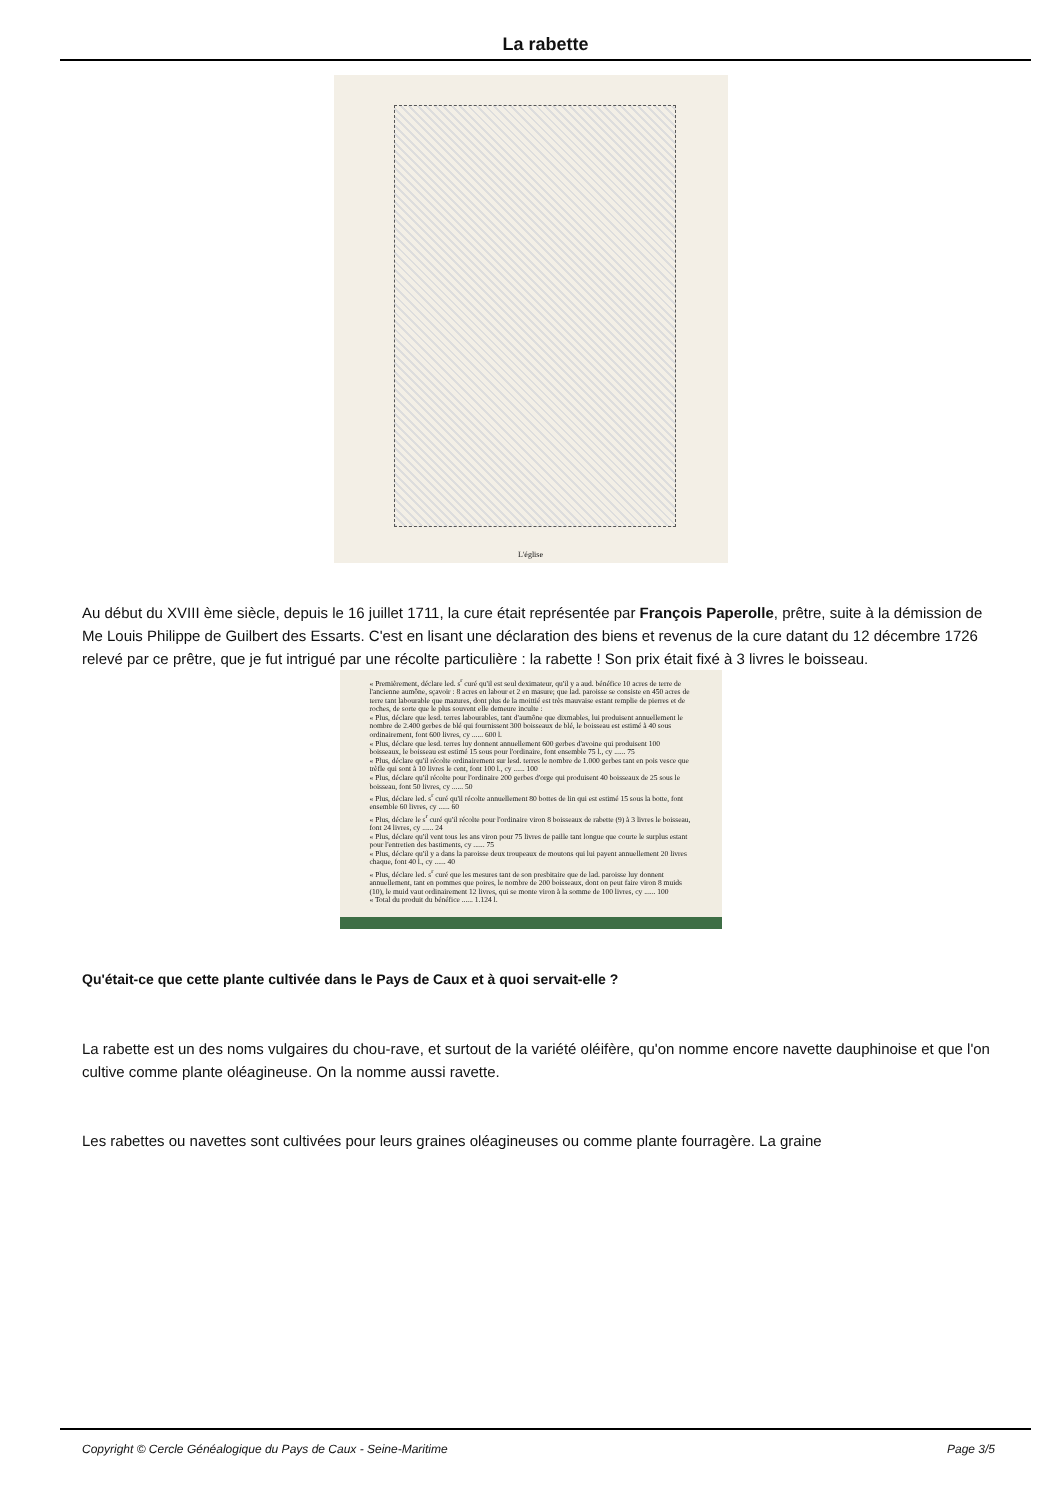La rabette
L'église
Au début du XVIII ème siècle, depuis le 16 juillet 1711, la cure était représentée par François Paperolle, prêtre, suite à la démission de Me Louis Philippe de Guilbert des Essarts. C'est en lisant une déclaration des biens et revenus de la cure datant du 12 décembre 1726 relevé par ce prêtre, que je fut intrigué par une récolte particulière : la rabette ! Son prix était fixé à 3 livres le boisseau.
« Premièrement, déclare led. s<sup>r</sup> curé qu'il est seul deximateur, qu'il y a aud. bénéfice 10 acres de terre de l'ancienne aumône, sçavoir : 8 acres en labour et 2 en masure; que lad. paroisse se consiste en 450 acres de terre tant labourable que mazures, dont plus de la moittié est très mauvaise estant remplie de pierres et de roches, de sorte que le plus souvent elle demeure inculte :
« Plus, déclare que lesd. terres labourables, tant d'aumône que dixmables, lui produisent annuellement le nombre de 2.400 gerbes de blé qui fournissent 300 boisseaux de blé, le boisseau est estimé à 40 sous ordinairement, font 600 livres, cy ...... 600 l.
« Plus, déclare que lesd. terres luy donnent annuellement 600 gerbes d'avoine qui produisent 100 boisseaux, le boisseau est estimé 15 sous pour l'ordinaire, font ensemble 75 l., cy ...... 75
« Plus, déclare qu'il récolte ordinairement sur lesd. terres le nombre de 1.000 gerbes tant en pois vesce que trèfle qui sont à 10 livres le cent, font 100 l., cy ...... 100
« Plus, déclare qu'il récolte pour l'ordinaire 200 gerbes d'orge qui produisent 40 boisseaux de 25 sous le boisseau, font 50 livres, cy ...... 50
« Plus, déclare led. s<sup>r</sup> curé qu'il récolte annuellement 80 bottes de lin qui est estimé 15 sous la botte, font ensemble 60 livres, cy ...... 60
« Plus, déclare le s<sup>r</sup> curé qu'il récolte pour l'ordinaire viron 8 boisseaux de rabette (9) à 3 livres le boisseau, font 24 livres, cy ...... 24
« Plus, déclare qu'il vent tous les ans viron pour 75 livres de paille tant longue que courte le surplus estant pour l'entretien des bastiments, cy ...... 75
« Plus, déclare qu'il y a dans la paroisse deux troupeaux de moutons qui lui payent annuellement 20 livres chaque, font 40 l., cy ...... 40
« Plus, déclare led. s<sup>r</sup> curé que les mesures tant de son presbitaire que de lad. paroisse luy donnent annuellement, tant en pommes que poires, le nombre de 200 boisseaux, dont on peut faire viron 8 muids (10), le muid vaut ordinairement 12 livres, qui se monte viron à la somme de 100 livres, cy ...... 100
« Total du produit du bénéfice ...... 1.124 l.
Qu'était-ce que cette plante cultivée dans le Pays de Caux et à quoi servait-elle ?
La rabette est un des noms vulgaires du chou-rave, et surtout de la variété oléifère, qu'on nomme encore navette dauphinoise et que l'on cultive comme plante oléagineuse. On la nomme aussi ravette.
Les rabettes ou navettes sont cultivées pour leurs graines oléagineuses ou comme plante fourragère. La graine
Copyright © Cercle Généalogique du Pays de Caux - Seine-Maritime Page 3/5